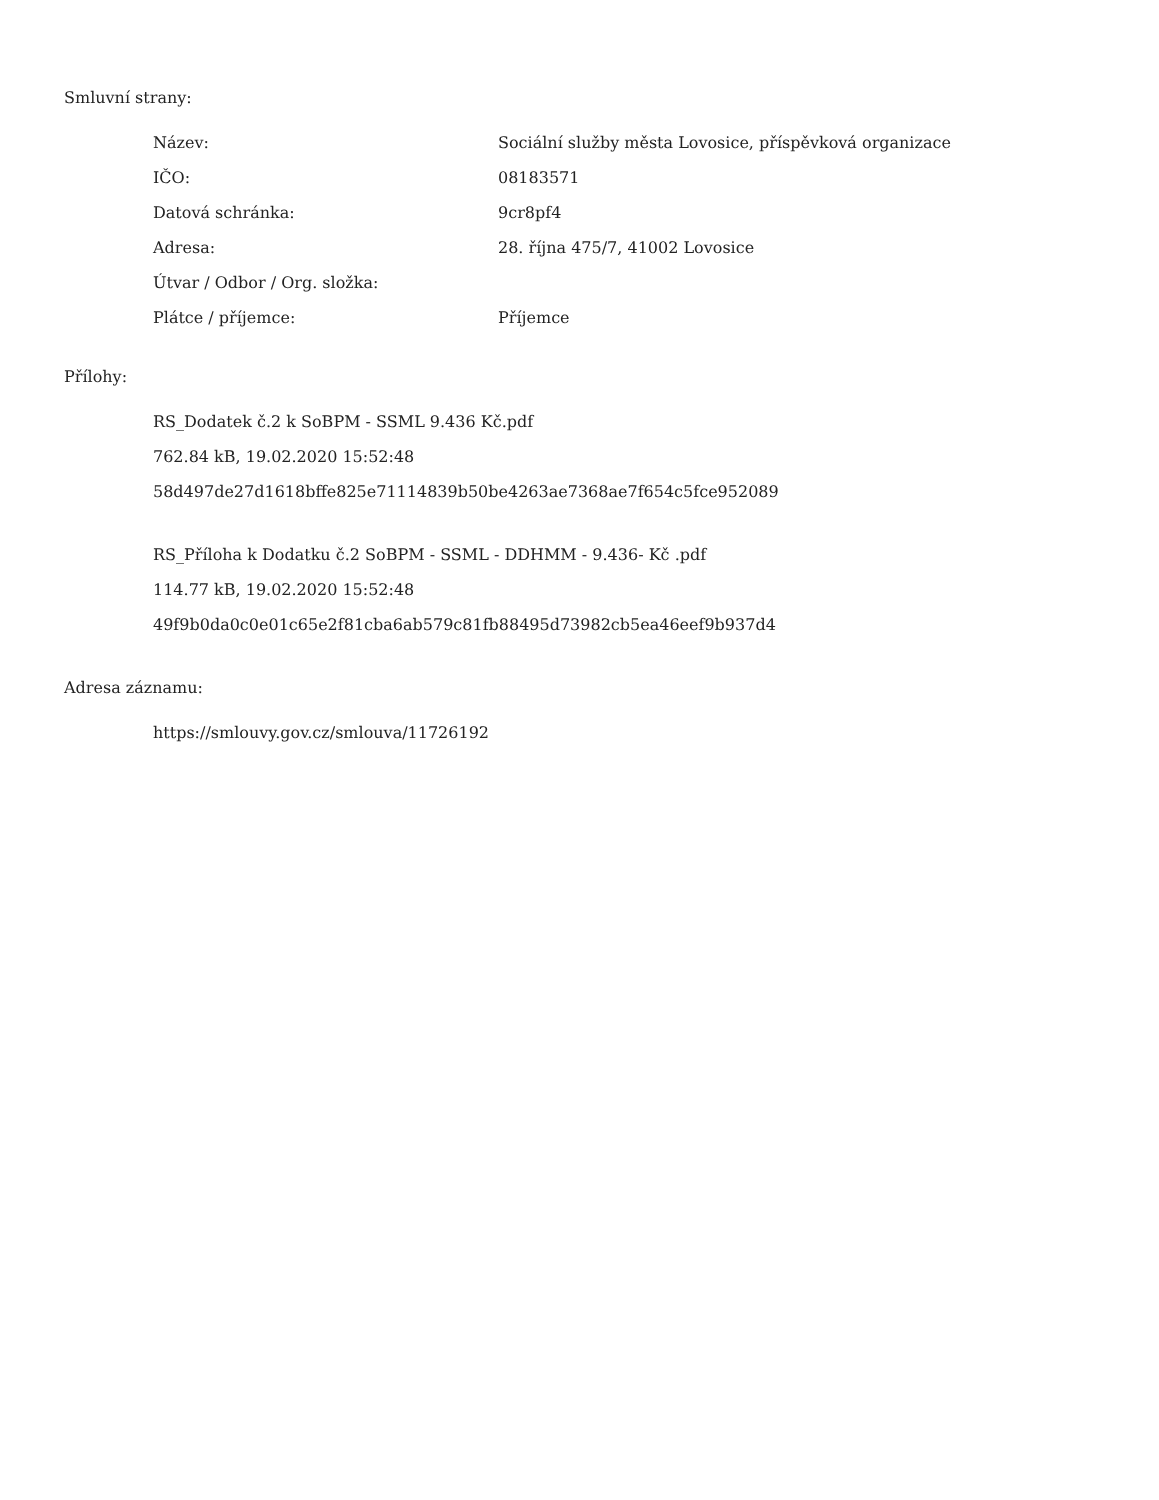Smluvní strany:
| Název: | Sociální služby města Lovosice, příspěvková organizace |
| IČO: | 08183571 |
| Datová schránka: | 9cr8pf4 |
| Adresa: | 28. října 475/7, 41002 Lovosice |
| Útvar / Odbor / Org. složka: | |
| Plátce / příjemce: | Příjemce |
Přílohy:
RS_Dodatek č.2 k SoBPM - SSML 9.436 Kč.pdf
762.84 kB, 19.02.2020 15:52:48
58d497de27d1618bffe825e71114839b50be4263ae7368ae7f654c5fce952089
RS_Příloha k Dodatku č.2 SoBPM - SSML - DDHMM - 9.436- Kč .pdf
114.77 kB, 19.02.2020 15:52:48
49f9b0da0c0e01c65e2f81cba6ab579c81fb88495d73982cb5ea46eef9b937d4
Adresa záznamu:
https://smlouvy.gov.cz/smlouva/11726192